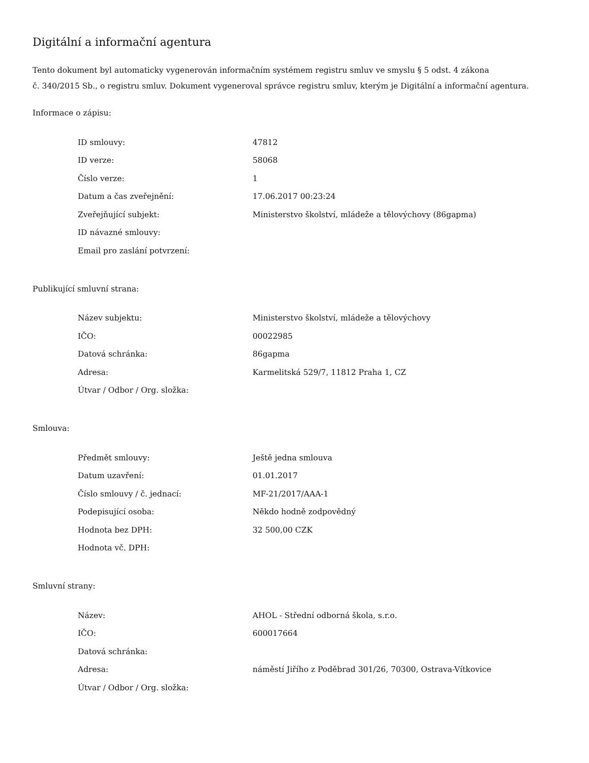Digitální a informační agentura
Tento dokument byl automaticky vygenerován informačním systémem registru smluv ve smyslu § 5 odst. 4 zákona
č. 340/2015 Sb., o registru smluv. Dokument vygeneroval správce registru smluv, kterým je Digitální a informační agentura.
Informace o zápisu:
| ID smlouvy: | 47812 |
| ID verze: | 58068 |
| Číslo verze: | 1 |
| Datum a čas zveřejnění: | 17.06.2017 00:23:24 |
| Zveřejňující subjekt: | Ministerstvo školství, mládeže a tělovýchovy (86gapma) |
| ID návazné smlouvy: | |
| Email pro zaslání potvrzení: | |
Publikující smluvní strana:
| Název subjektu: | Ministerstvo školství, mládeže a tělovýchovy |
| IČO: | 00022985 |
| Datová schránka: | 86gapma |
| Adresa: | Karmelitská 529/7, 11812 Praha 1, CZ |
| Útvar / Odbor / Org. složka: | |
Smlouva:
| Předmět smlouvy: | Ještě jedna smlouva |
| Datum uzavření: | 01.01.2017 |
| Číslo smlouvy / č. jednací: | MF-21/2017/AAA-1 |
| Podepisující osoba: | Někdo hodně zodpovědný |
| Hodnota bez DPH: | 32 500,00 CZK |
| Hodnota vč. DPH: | |
Smluvní strany:
| Název: | AHOL - Střední odborná škola, s.r.o. |
| IČO: | 600017664 |
| Datová schránka: | |
| Adresa: | náměstí Jiřího z Poděbrad 301/26, 70300, Ostrava-Vítkovice |
| Útvar / Odbor / Org. složka: | |